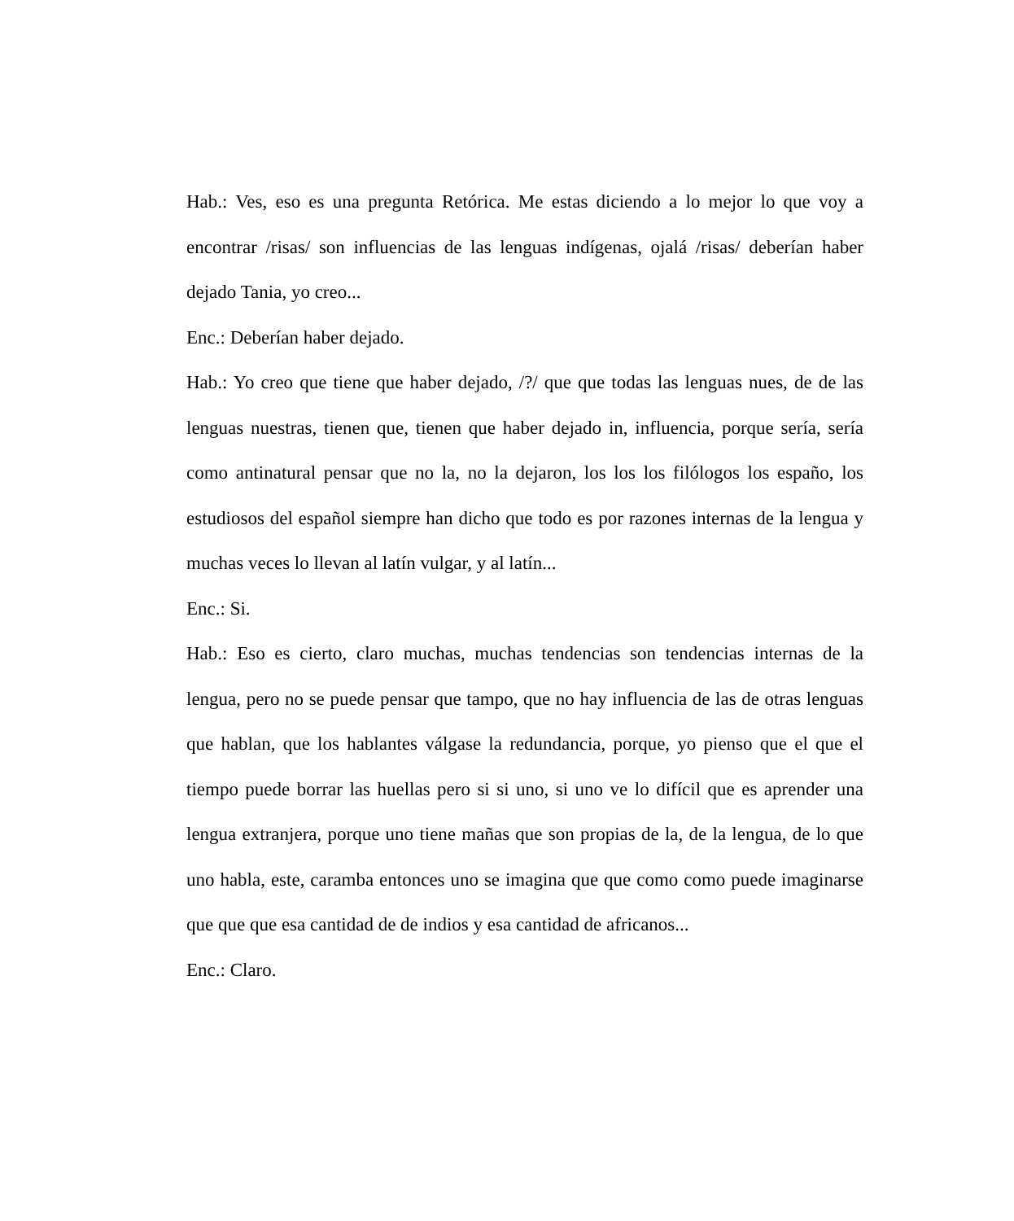Hab.: Ves, eso es una pregunta Retórica. Me estas diciendo a lo mejor lo que voy a encontrar /risas/ son influencias de las lenguas indígenas, ojalá /risas/ deberían haber dejado Tania, yo creo...
Enc.: Deberían haber dejado.
Hab.: Yo creo que tiene que haber dejado, /?/ que que todas las lenguas nues, de de las lenguas nuestras, tienen que, tienen que haber dejado in, influencia, porque sería, sería como antinatural pensar que no la, no la dejaron, los los los filólogos los españo, los estudiosos del español siempre han dicho que todo es por razones internas de la lengua y muchas veces lo llevan al latín vulgar, y al latín...
Enc.: Si.
Hab.: Eso es cierto, claro muchas, muchas tendencias son tendencias internas de la lengua, pero no se puede pensar que tampo, que no hay influencia de las de otras lenguas que hablan, que los hablantes válgase la redundancia, porque, yo pienso que el que el tiempo puede borrar las huellas pero si si uno, si uno ve lo difícil que es aprender una lengua extranjera, porque uno tiene mañas que son propias de la, de la lengua, de lo que uno habla, este, caramba entonces uno se imagina que que como como puede imaginarse que que que esa cantidad de de indios y esa cantidad de africanos...
Enc.: Claro.